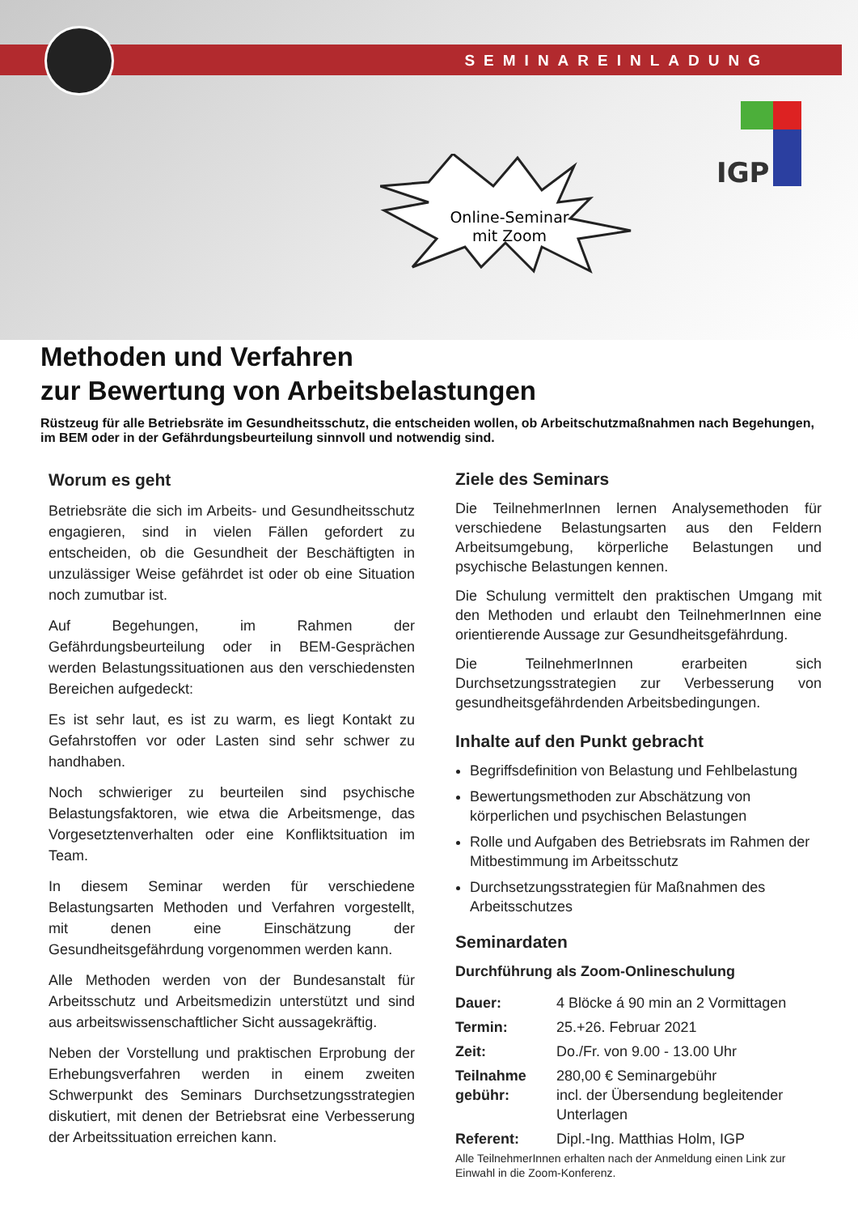SEMINAREINLADUNG
IGP
Online-Seminar
mit Zoom
Methoden und Verfahren
zur Bewertung von Arbeitsbelastungen
Rüstzeug für alle Betriebsräte im Gesundheitsschutz, die entscheiden wollen, ob Arbeitschutzmaßnahmen nach Begehungen, im BEM oder in der Gefährdungsbeurteilung sinnvoll und notwendig sind.
Worum es geht
Betriebsräte die sich im Arbeits- und Gesundheitsschutz engagieren, sind in vielen Fällen gefordert zu entscheiden, ob die Gesundheit der Beschäftigten in unzulässiger Weise gefährdet ist oder ob eine Situation noch zumutbar ist.
Auf Begehungen, im Rahmen der Gefährdungsbeurteilung oder in BEM-Gesprächen werden Belastungssituationen aus den verschiedensten Bereichen aufgedeckt:
Es ist sehr laut, es ist zu warm, es liegt Kontakt zu Gefahrstoffen vor oder Lasten sind sehr schwer zu handhaben.
Noch schwieriger zu beurteilen sind psychische Belastungsfaktoren, wie etwa die Arbeitsmenge, das Vorgesetztenverhalten oder eine Konfliktsituation im Team.
In diesem Seminar werden für verschiedene Belastungsarten Methoden und Verfahren vorgestellt, mit denen eine Einschätzung der Gesundheitsgefährdung vorgenommen werden kann.
Alle Methoden werden von der Bundesanstalt für Arbeitsschutz und Arbeitsmedizin unterstützt und sind aus arbeitswissenschaftlicher Sicht aussagekräftig.
Neben der Vorstellung und praktischen Erprobung der Erhebungsverfahren werden in einem zweiten Schwerpunkt des Seminars Durchsetzungsstrategien diskutiert, mit denen der Betriebsrat eine Verbesserung der Arbeitssituation erreichen kann.
Ziele des Seminars
Die TeilnehmerInnen lernen Analysemethoden für verschiedene Belastungsarten aus den Feldern Arbeitsumgebung, körperliche Belastungen und psychische Belastungen kennen.
Die Schulung vermittelt den praktischen Umgang mit den Methoden und erlaubt den TeilnehmerInnen eine orientierende Aussage zur Gesundheitsgefährdung.
Die TeilnehmerInnen erarbeiten sich Durchsetzungsstrategien zur Verbesserung von gesundheitsgefährdenden Arbeitsbedingungen.
Inhalte auf den Punkt gebracht
Begriffsdefinition von Belastung und Fehlbelastung
Bewertungsmethoden zur Abschätzung von körperlichen und psychischen Belastungen
Rolle und Aufgaben des Betriebsrats im Rahmen der Mitbestimmung im Arbeitsschutz
Durchsetzungsstrategien für Maßnahmen des Arbeitsschutzes
Seminardaten
Durchführung als Zoom-Onlineschulung
| Dauer: | 4 Blöcke á 90 min an 2 Vormittagen |
| Termin: | 25.+26. Februar 2021 |
| Zeit: | Do./Fr. von 9.00 - 13.00 Uhr |
| Teilnahme gebühr: | 280,00 € Seminargebühr incl. der Übersendung begleitender Unterlagen |
| Referent: | Dipl.-Ing. Matthias Holm, IGP |
Alle TeilnehmerInnen erhalten nach der Anmeldung einen Link zur Einwahl in die Zoom-Konferenz.